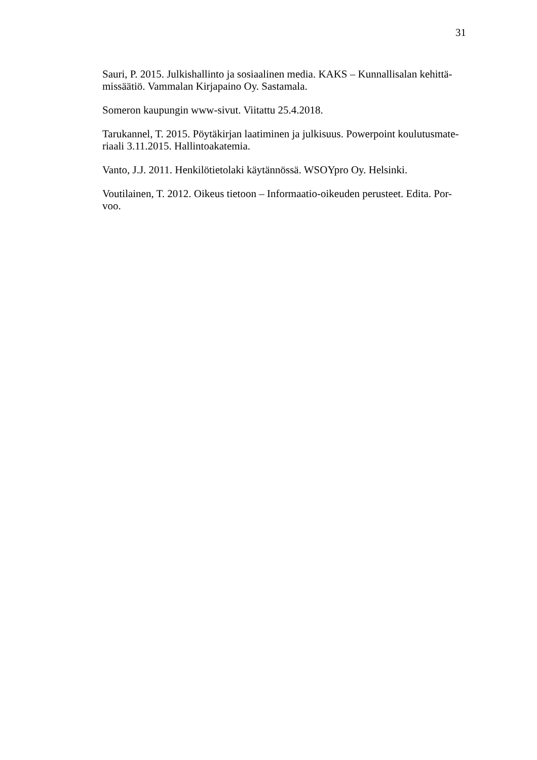31
Sauri, P. 2015. Julkishallinto ja sosiaalinen media. KAKS – Kunnallisalan kehittä-
missäätiö. Vammalan Kirjapaino Oy. Sastamala.
Someron kaupungin www-sivut. Viitattu 25.4.2018.
Tarukannel, T. 2015. Pöytäkirjan laatiminen ja julkisuus. Powerpoint koulutusmate-
riaali 3.11.2015. Hallintoakatemia.
Vanto, J.J. 2011. Henkilötietolaki käytännössä. WSOYpro Oy. Helsinki.
Voutilainen, T. 2012. Oikeus tietoon – Informaatio-oikeuden perusteet. Edita. Por-
voo.